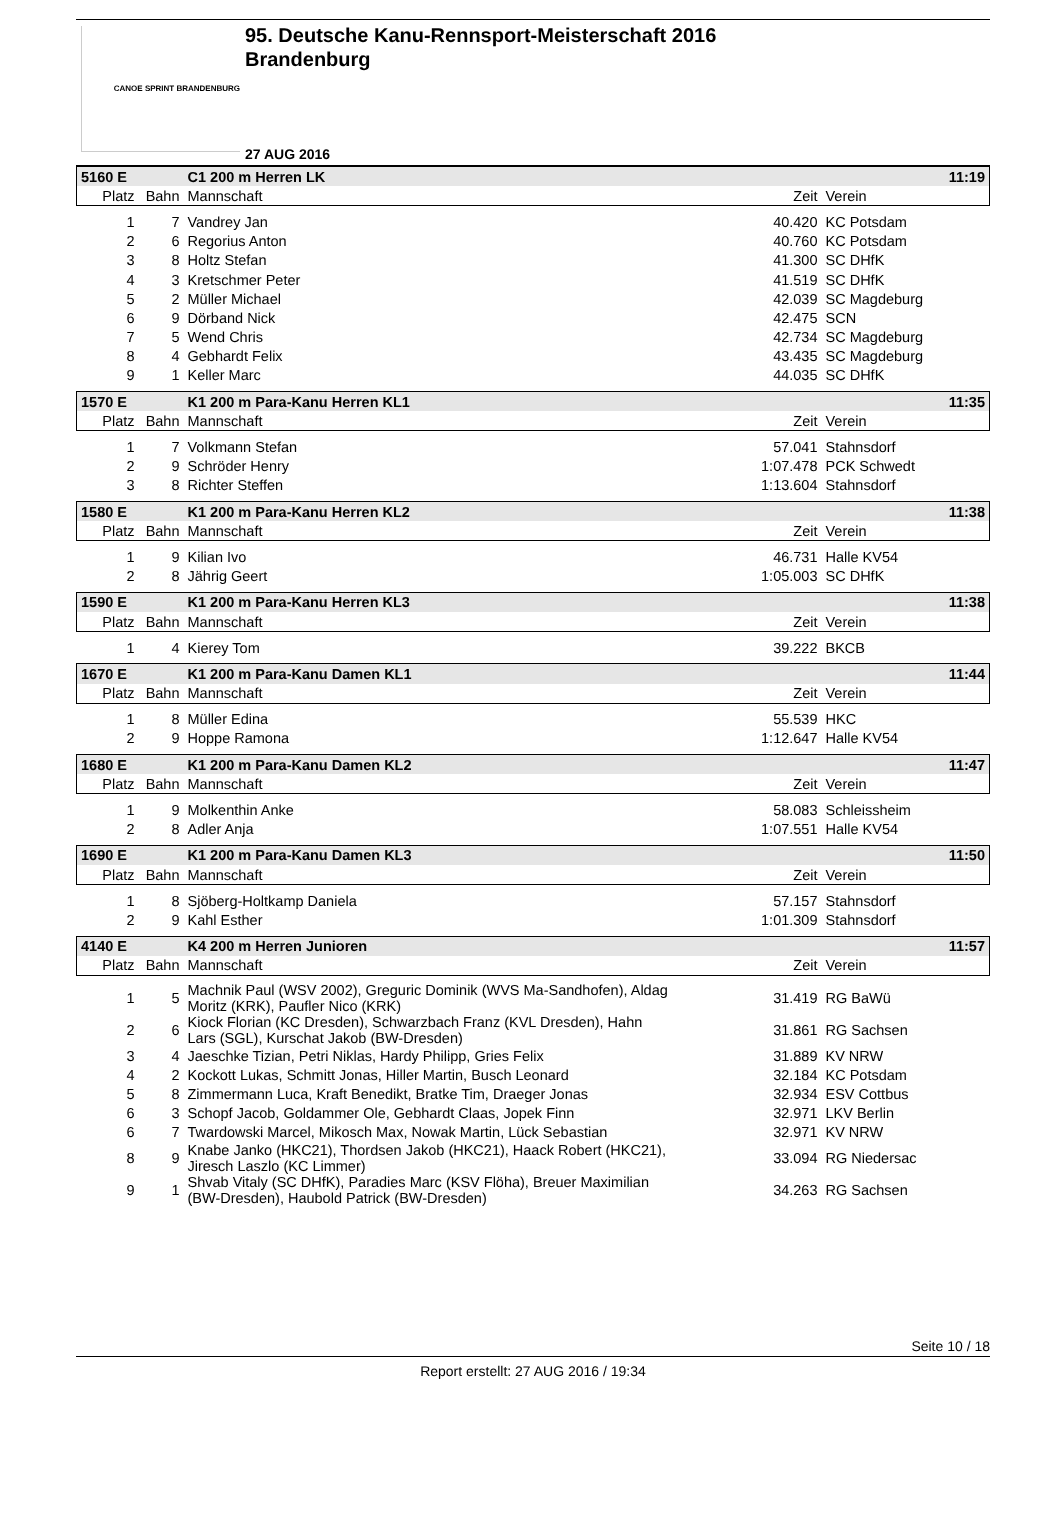CANOE SPRINT BRANDENBURG
95. Deutsche Kanu-Rennsport-Meisterschaft 2016
Brandenburg
27 AUG 2016
| 5160 E | | C1 200 m Herren LK | | 11:19 |
| Platz | Bahn | Mannschaft | Zeit | Verein |
| 1 | 7 | Vandrey Jan | 40.420 | KC Potsdam |
| 2 | 6 | Regorius Anton | 40.760 | KC Potsdam |
| 3 | 8 | Holtz Stefan | 41.300 | SC DHfK |
| 4 | 3 | Kretschmer Peter | 41.519 | SC DHfK |
| 5 | 2 | Müller Michael | 42.039 | SC Magdeburg |
| 6 | 9 | Dörband Nick | 42.475 | SCN |
| 7 | 5 | Wend Chris | 42.734 | SC Magdeburg |
| 8 | 4 | Gebhardt Felix | 43.435 | SC Magdeburg |
| 9 | 1 | Keller Marc | 44.035 | SC DHfK |
| 1570 E | | K1 200 m Para-Kanu Herren KL1 | | 11:35 |
| Platz | Bahn | Mannschaft | Zeit | Verein |
| 1 | 7 | Volkmann Stefan | 57.041 | Stahnsdorf |
| 2 | 9 | Schröder Henry | 1:07.478 | PCK Schwedt |
| 3 | 8 | Richter Steffen | 1:13.604 | Stahnsdorf |
| 1580 E | | K1 200 m Para-Kanu Herren KL2 | | 11:38 |
| Platz | Bahn | Mannschaft | Zeit | Verein |
| 1 | 9 | Kilian Ivo | 46.731 | Halle KV54 |
| 2 | 8 | Jährig Geert | 1:05.003 | SC DHfK |
| 1590 E | | K1 200 m Para-Kanu Herren KL3 | | 11:38 |
| Platz | Bahn | Mannschaft | Zeit | Verein |
| 1 | 4 | Kierey Tom | 39.222 | BKCB |
| 1670 E | | K1 200 m Para-Kanu Damen KL1 | | 11:44 |
| Platz | Bahn | Mannschaft | Zeit | Verein |
| 1 | 8 | Müller Edina | 55.539 | HKC |
| 2 | 9 | Hoppe Ramona | 1:12.647 | Halle KV54 |
| 1680 E | | K1 200 m Para-Kanu Damen KL2 | | 11:47 |
| Platz | Bahn | Mannschaft | Zeit | Verein |
| 1 | 9 | Molkenthin Anke | 58.083 | Schleissheim |
| 2 | 8 | Adler Anja | 1:07.551 | Halle KV54 |
| 1690 E | | K1 200 m Para-Kanu Damen KL3 | | 11:50 |
| Platz | Bahn | Mannschaft | Zeit | Verein |
| 1 | 8 | Sjöberg-Holtkamp Daniela | 57.157 | Stahnsdorf |
| 2 | 9 | Kahl Esther | 1:01.309 | Stahnsdorf |
| 4140 E | | K4 200 m Herren Junioren | | 11:57 |
| Platz | Bahn | Mannschaft | Zeit | Verein |
| 1 | 5 | Machnik Paul (WSV 2002), Greguric Dominik (WVS Ma-Sandhofen), Aldag Moritz (KRK), Paufler Nico (KRK) | 31.419 | RG BaWü |
| 2 | 6 | Kiock Florian (KC Dresden), Schwarzbach Franz (KVL Dresden), Hahn Lars (SGL), Kurschat Jakob (BW-Dresden) | 31.861 | RG Sachsen |
| 3 | 4 | Jaeschke Tizian, Petri Niklas, Hardy Philipp, Gries Felix | 31.889 | KV NRW |
| 4 | 2 | Kockott Lukas, Schmitt Jonas, Hiller Martin, Busch Leonard | 32.184 | KC Potsdam |
| 5 | 8 | Zimmermann Luca, Kraft Benedikt, Bratke Tim, Draeger Jonas | 32.934 | ESV Cottbus |
| 6 | 3 | Schopf Jacob, Goldammer Ole, Gebhardt Claas, Jopek Finn | 32.971 | LKV Berlin |
| 6 | 7 | Twardowski Marcel, Mikosch Max, Nowak Martin, Lück Sebastian | 32.971 | KV NRW |
| 8 | 9 | Knabe Janko (HKC21), Thordsen Jakob (HKC21), Haack Robert (HKC21), Jiresch Laszlo (KC Limmer) | 33.094 | RG Niedersac |
| 9 | 1 | Shvab Vitaly (SC DHfK), Paradies Marc (KSV Flöha), Breuer Maximilian (BW-Dresden), Haubold Patrick (BW-Dresden) | 34.263 | RG Sachsen |
Seite 10 / 18
Report erstellt: 27 AUG 2016 / 19:34